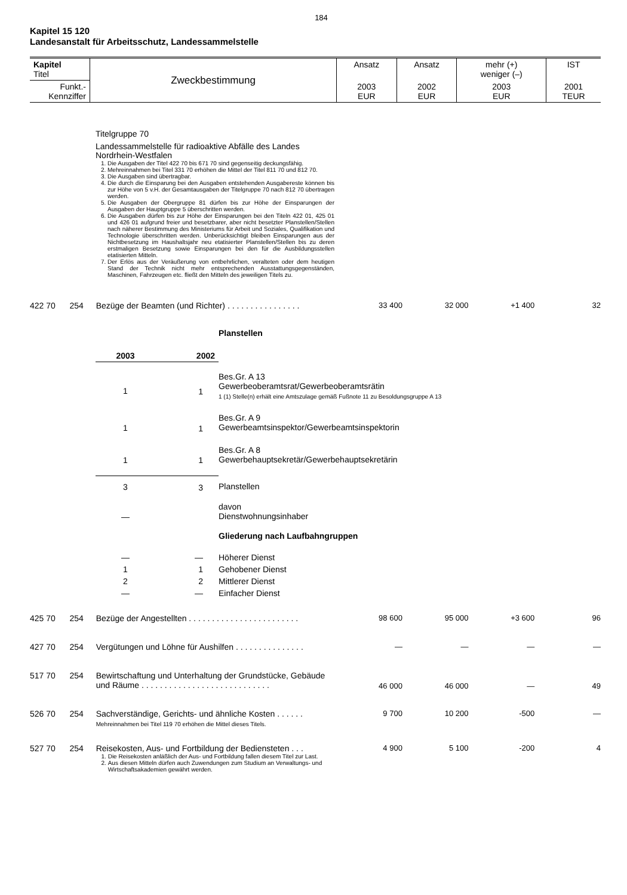184
Kapitel 15 120
Landesanstalt für Arbeitsschutz, Landessammelstelle
| Kapitel Titel | Zweckbestimmung | Ansatz | Ansatz | mehr (+) weniger (–) | IST |
| Funkt.- Kennziffer | | 2003 EUR | 2002 EUR | 2003 EUR | 2001 TEUR |
Titelgruppe 70
Landessammelstelle für radioaktive Abfälle des Landes Nordrhein-Westfalen
1. Die Ausgaben der Titel 422 70 bis 671 70 sind gegenseitig deckungsfähig.
2. Mehreinnahmen bei Titel 331 70 erhöhen die Mittel der Titel 811 70 und 812 70.
3. Die Ausgaben sind übertragbar.
4. Die durch die Einsparung bei den Ausgaben entstehenden Ausgabereste können bis zur Höhe von 5 v.H. der Gesamtausgaben der Titelgruppe 70 nach 812 70 übertragen werden.
5. Die Ausgaben der Obergruppe 81 dürfen bis zur Höhe der Einsparungen der Ausgaben der Hauptgruppe 5 überschritten werden.
6. Die Ausgaben dürfen bis zur Höhe der Einsparungen bei den Titeln 422 01, 425 01 und 426 01 aufgrund freier und besetzbarer, aber nicht besetzter Planstellen/Stellen nach näherer Bestimmung des Ministeriums für Arbeit und Soziales, Qualifikation und Technologie überschritten werden. Unberücksichtigt bleiben Einsparungen aus der Nichtbesetzung im Haushaltsjahr neu etatisierter Planstellen/Stellen bis zu deren erstmaligen Besetzung sowie Einsparungen bei den für die Ausbildungsstellen etatisierten Mitteln.
7. Der Erlös aus der Veräußerung von entbehrlichen, veralteten oder dem heutigen Stand der Technik nicht mehr entsprechenden Ausstattungsgegenständen, Maschinen, Fahrzeugen etc. fließt den Mitteln des jeweiligen Titels zu.
| 422 70 | 254 | Bezüge der Beamten (und Richter) . . . . . . . . . . . . . . . . | 33 400 | 32 000 | +1 400 | 32 |
| | | Planstellen |
| 2003 | 2002 | |
| 1 | 1 | Bes.Gr. A 13 Gewerbeoberamtsrat/Gewerbeoberamtsrätin 1 (1) Stelle(n) erhält eine Amtszulage gemäß Fußnote 11 zu Besoldungsgruppe A 13 |
| 1 | 1 | Bes.Gr. A 9 Gewerbeamtsinspektor/Gewerbeamtsinspektorin |
| 1 | 1 | Bes.Gr. A 8 Gewerbehauptsekretär/Gewerbehauptsekretärin |
| 3 | 3 | Planstellen |
| — | | davon Dienstwohnungsinhaber |
| | | Gliederung nach Laufbahngruppen |
| — | — | Höherer Dienst |
| 1 | 1 | Gehobener Dienst |
| 2 | 2 | Mittlerer Dienst |
| — | — | Einfacher Dienst |
| 425 70 | 254 | Bezüge der Angestellten . . . . . . . . . . . . . . . . . . . . . . . . | 98 600 | 95 000 | +3 600 | 96 |
| 427 70 | 254 | Vergütungen und Löhne für Aushilfen . . . . . . . . . . . . . . . | — | — | — | — |
| 517 70 | 254 | Bewirtschaftung und Unterhaltung der Grundstücke, Gebäude und Räume . . . . . . . . . . . . . . . . . . . . . . . . . . . . | 46 000 | 46 000 | — | 49 |
| 526 70 | 254 | Sachverständige, Gerichts- und ähnliche Kosten . . . . . . Mehreinnahmen bei Titel 119 70 erhöhen die Mittel dieses Titels. | 9 700 | 10 200 | -500 | — |
| 527 70 | 254 | Reisekosten, Aus- und Fortbildung der Bediensteten . . . 1. Die Reisekosten anläßlich der Aus- und Fortbildung fallen diesem Titel zur Last. 2. Aus diesen Mitteln dürfen auch Zuwendungen zum Studium an Verwaltungs- und Wirtschaftsakademien gewährt werden. | 4 900 | 5 100 | -200 | 4 |